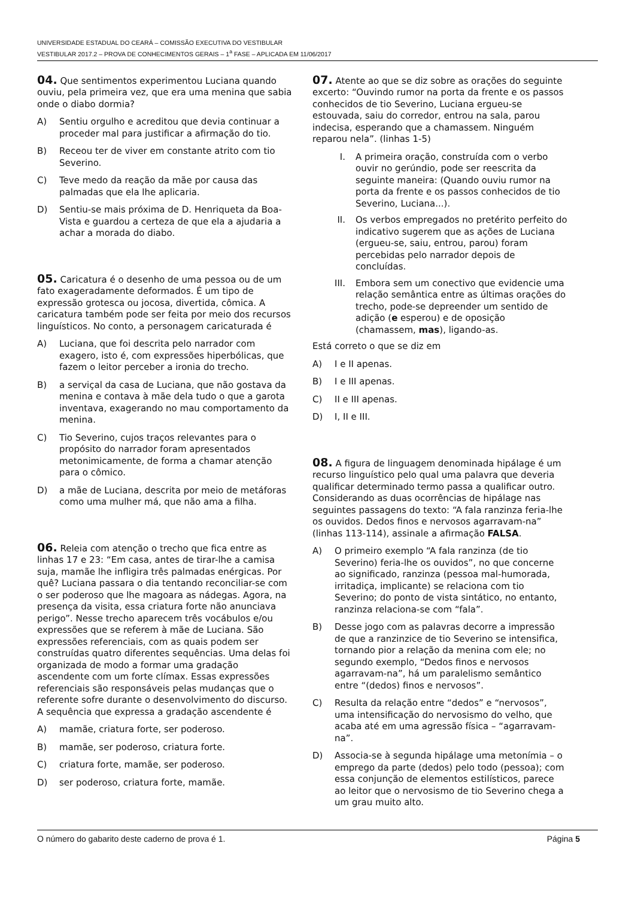UNIVERSIDADE ESTADUAL DO CEARÁ – COMISSÃO EXECUTIVA DO VESTIBULAR
VESTIBULAR 2017.2 – PROVA DE CONHECIMENTOS GERAIS – 1<sup>a</sup> FASE – APLICADA EM 11/06/2017
04. Que sentimentos experimentou Luciana quando ouviu, pela primeira vez, que era uma menina que sabia onde o diabo dormia?
A) Sentiu orgulho e acreditou que devia continuar a proceder mal para justificar a afirmação do tio.
B) Receou ter de viver em constante atrito com tio Severino.
C) Teve medo da reação da mãe por causa das palmadas que ela lhe aplicaria.
D) Sentiu-se mais próxima de D. Henriqueta da Boa-Vista e guardou a certeza de que ela a ajudaria a achar a morada do diabo.
05. Caricatura é o desenho de uma pessoa ou de um fato exageradamente deformados. É um tipo de expressão grotesca ou jocosa, divertida, cômica. A caricatura também pode ser feita por meio dos recursos linguísticos. No conto, a personagem caricaturada é
A) Luciana, que foi descrita pelo narrador com exagero, isto é, com expressões hiperbólicas, que fazem o leitor perceber a ironia do trecho.
B) a serviçal da casa de Luciana, que não gostava da menina e contava à mãe dela tudo o que a garota inventava, exagerando no mau comportamento da menina.
C) Tio Severino, cujos traços relevantes para o propósito do narrador foram apresentados metonimicamente, de forma a chamar atenção para o cômico.
D) a mãe de Luciana, descrita por meio de metáforas como uma mulher má, que não ama a filha.
06. Releia com atenção o trecho que fica entre as linhas 17 e 23: “Em casa, antes de tirar-lhe a camisa suja, mamãe lhe infligira três palmadas enérgicas. Por quê? Luciana passara o dia tentando reconciliar-se com o ser poderoso que lhe magoara as nádegas. Agora, na presença da visita, essa criatura forte não anunciava perigo”. Nesse trecho aparecem três vocábulos e/ou expressões que se referem à mãe de Luciana. São expressões referenciais, com as quais podem ser construídas quatro diferentes sequências. Uma delas foi organizada de modo a formar uma gradação ascendente com um forte clímax. Essas expressões referenciais são responsáveis pelas mudanças que o referente sofre durante o desenvolvimento do discurso. A sequência que expressa a gradação ascendente é
A) mamãe, criatura forte, ser poderoso.
B) mamãe, ser poderoso, criatura forte.
C) criatura forte, mamãe, ser poderoso.
D) ser poderoso, criatura forte, mamãe.
07. Atente ao que se diz sobre as orações do seguinte excerto: “Ouvindo rumor na porta da frente e os passos conhecidos de tio Severino, Luciana ergueu-se estouvada, saiu do corredor, entrou na sala, parou indecisa, esperando que a chamassem. Ninguém reparou nela”. (linhas 1-5)
I. A primeira oração, construída com o verbo ouvir no gerúndio, pode ser reescrita da seguinte maneira: (Quando ouviu rumor na porta da frente e os passos conhecidos de tio Severino, Luciana...).
II. Os verbos empregados no pretérito perfeito do indicativo sugerem que as ações de Luciana (ergueu-se, saiu, entrou, parou) foram percebidas pelo narrador depois de concluídas.
III. Embora sem um conectivo que evidencie uma relação semântica entre as últimas orações do trecho, pode-se depreender um sentido de adição (e esperou) e de oposição (chamassem, mas), ligando-as.
Está correto o que se diz em
A) I e II apenas.
B) I e III apenas.
C) II e III apenas.
D) I, II e III.
08. A figura de linguagem denominada hipálage é um recurso linguístico pelo qual uma palavra que deveria qualificar determinado termo passa a qualificar outro. Considerando as duas ocorrências de hipálage nas seguintes passagens do texto: “A fala ranzinza feria-lhe os ouvidos. Dedos finos e nervosos agarravam-na” (linhas 113-114), assinale a afirmação FALSA.
A) O primeiro exemplo “A fala ranzinza (de tio Severino) feria-lhe os ouvidos”, no que concerne ao significado, ranzinza (pessoa mal-humorada, irritadiça, implicante) se relaciona com tio Severino; do ponto de vista sintático, no entanto, ranzinza relaciona-se com “fala”.
B) Desse jogo com as palavras decorre a impressão de que a ranzinzice de tio Severino se intensifica, tornando pior a relação da menina com ele; no segundo exemplo, “Dedos finos e nervosos agarravam-na”, há um paralelismo semântico entre “(dedos) finos e nervosos”.
C) Resulta da relação entre “dedos” e “nervosos”, uma intensificação do nervosismo do velho, que acaba até em uma agressão física – “agarravam-na”.
D) Associa-se à segunda hipálage uma metonímia – o emprego da parte (dedos) pelo todo (pessoa); com essa conjunção de elementos estilísticos, parece ao leitor que o nervosismo de tio Severino chega a um grau muito alto.
O número do gabarito deste caderno de prova é 1. Página 5